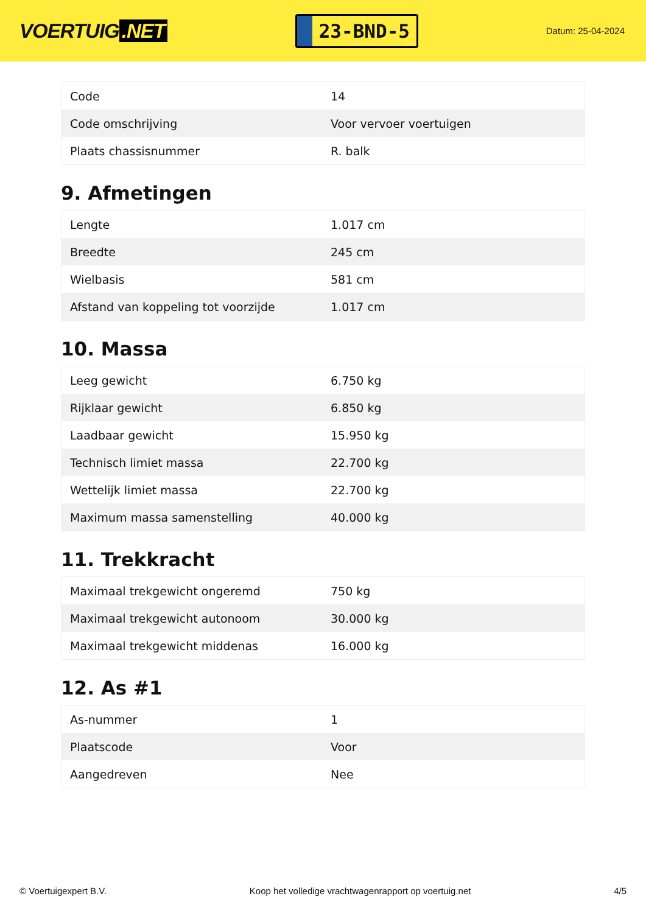VOERTUIG.NET
23-BND-5
Datum: 25-04-2024
| Code | 14 |
| Code omschrijving | Voor vervoer voertuigen |
| Plaats chassisnummer | R. balk |
9. Afmetingen
| Lengte | 1.017 cm |
| Breedte | 245 cm |
| Wielbasis | 581 cm |
| Afstand van koppeling tot voorzijde | 1.017 cm |
10. Massa
| Leeg gewicht | 6.750 kg |
| Rijklaar gewicht | 6.850 kg |
| Laadbaar gewicht | 15.950 kg |
| Technisch limiet massa | 22.700 kg |
| Wettelijk limiet massa | 22.700 kg |
| Maximum massa samenstelling | 40.000 kg |
11. Trekkracht
| Maximaal trekgewicht ongeremd | 750 kg |
| Maximaal trekgewicht autonoom | 30.000 kg |
| Maximaal trekgewicht middenas | 16.000 kg |
12. As #1
| As-nummer | 1 |
| Plaatscode | Voor |
| Aangedreven | Nee |
© Voertuigexpert B.V. Koop het volledige vrachtwagenrapport op voertuig.net 4/5